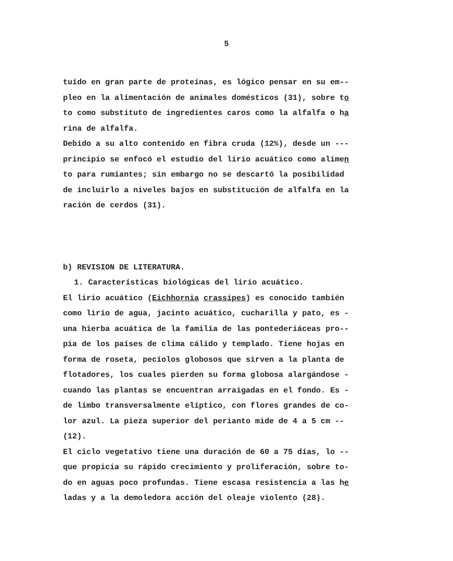5
tuído en gran parte de proteínas, es lógico pensar en su em--
pleo en la alimentación de animales domésticos (31), sobre to
to como substituto de ingredientes caros como la alfalfa o ha
rina de alfalfa.
Debido a su alto contenido en fibra cruda (12%), desde un ---
principio se enfocó el estudio del lirio acuático como alimen
to para rumiantes; sin embargo no se descartó la posibilidad
de incluirlo a niveles bajos en substitución de alfalfa en la
ración de cerdos (31).
b) REVISION DE LITERATURA.
1. Características biológicas del lirio acuático.
El lirio acuático (Eichhornia crassipes) es conocido también
como lirio de agua, jacinto acuático, cucharilla y pato, es -
una hierba acuática de la familia de las pontederiáceas pro--
pia de los países de clima cálido y templado. Tiene hojas en
forma de roseta, pecíolos globosos que sirven a la planta de
flotadores, los cuales pierden su forma globosa alargándose -
cuando las plantas se encuentran arraigadas en el fondo. Es -
de limbo transversalmente elíptico, con flores grandes de co-
lor azul. La pieza superior del perianto mide de 4 a 5 cm --
(12).
El ciclo vegetativo tiene una duración de 60 a 75 días, lo --
que propicia su rápido crecimiento y proliferación, sobre to-
do en aguas poco profundas. Tiene escasa resistencia a las he
ladas y a la demoledora acción del oleaje violento (28).